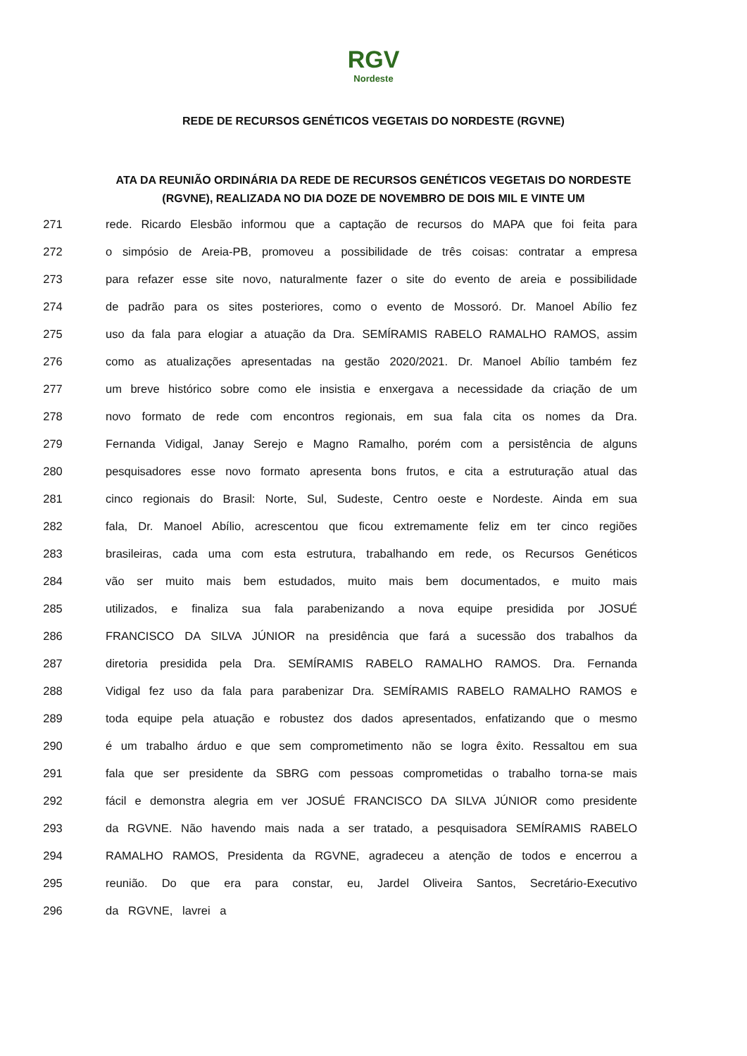RGV Nordeste
REDE DE RECURSOS GENÉTICOS VEGETAIS DO NORDESTE (RGVNE)
ATA DA REUNIÃO ORDINÁRIA DA REDE DE RECURSOS GENÉTICOS VEGETAIS DO NORDESTE (RGVNE), REALIZADA NO DIA DOZE DE NOVEMBRO DE DOIS MIL E VINTE UM
271 rede. Ricardo Elesbão informou que a captação de recursos do MAPA que foi feita para
272 o simpósio de Areia-PB, promoveu a possibilidade de três coisas: contratar a empresa
273 para refazer esse site novo, naturalmente fazer o site do evento de areia e possibilidade
274 de padrão para os sites posteriores, como o evento de Mossoró. Dr. Manoel Abílio fez
275 uso da fala para elogiar a atuação da Dra. SEMÍRAMIS RABELO RAMALHO RAMOS, assim
276 como as atualizações apresentadas na gestão 2020/2021. Dr. Manoel Abílio também fez
277 um breve histórico sobre como ele insistia e enxergava a necessidade da criação de um
278 novo formato de rede com encontros regionais, em sua fala cita os nomes da Dra.
279 Fernanda Vidigal, Janay Serejo e Magno Ramalho, porém com a persistência de alguns
280 pesquisadores esse novo formato apresenta bons frutos, e cita a estruturação atual das
281 cinco regionais do Brasil: Norte, Sul, Sudeste, Centro oeste e Nordeste. Ainda em sua
282 fala, Dr. Manoel Abílio, acrescentou que ficou extremamente feliz em ter cinco regiões
283 brasileiras, cada uma com esta estrutura, trabalhando em rede, os Recursos Genéticos
284 vão ser muito mais bem estudados, muito mais bem documentados, e muito mais
285 utilizados, e finaliza sua fala parabenizando a nova equipe presidida por JOSUÉ
286 FRANCISCO DA SILVA JÚNIOR na presidência que fará a sucessão dos trabalhos da
287 diretoria presidida pela Dra. SEMÍRAMIS RABELO RAMALHO RAMOS. Dra. Fernanda
288 Vidigal fez uso da fala para parabenizar Dra. SEMÍRAMIS RABELO RAMALHO RAMOS e
289 toda equipe pela atuação e robustez dos dados apresentados, enfatizando que o mesmo
290 é um trabalho árduo e que sem comprometimento não se logra êxito. Ressaltou em sua
291 fala que ser presidente da SBRG com pessoas comprometidas o trabalho torna-se mais
292 fácil e demonstra alegria em ver JOSUÉ FRANCISCO DA SILVA JÚNIOR como presidente
293 da RGVNE. Não havendo mais nada a ser tratado, a pesquisadora SEMÍRAMIS RABELO
294 RAMALHO RAMOS, Presidenta da RGVNE, agradeceu a atenção de todos e encerrou a
295 reunião. Do que era para constar, eu, Jardel Oliveira Santos, Secretário-Executivo
296 da RGVNE, lavrei a